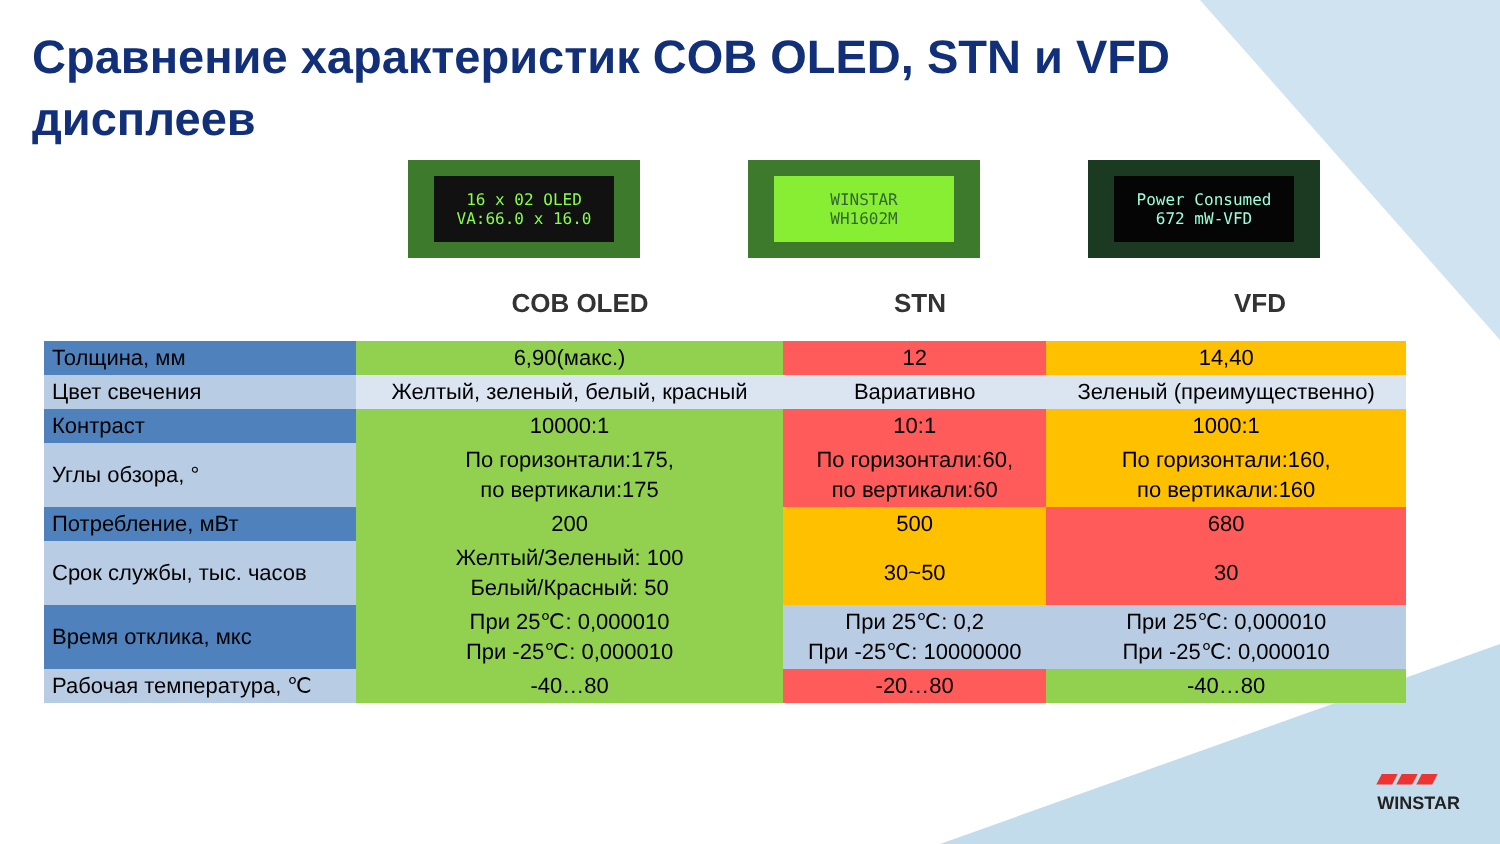Сравнение характеристик COB OLED, STN и VFD дисплеев
16 x 02 OLED
VA:66.0 x 16.0
WINSTAR
WH1602M
Power Consumed
672 mW-VFD
COB OLED STN VFD
| Толщина, мм | 6,90(макс.) | 12 | 14,40 |
| Цвет свечения | Желтый, зеленый, белый, красный | Вариативно | Зеленый (преимущественно) |
| Контраст | 10000:1 | 10:1 | 1000:1 |
| Углы обзора, ° | По горизонтали:175, по вертикали:175 | По горизонтали:60, по вертикали:60 | По горизонтали:160, по вертикали:160 |
| Потребление, мВт | 200 | 500 | 680 |
| Срок службы, тыс. часов | Желтый/Зеленый: 100 Белый/Красный: 50 | 30~50 | 30 |
| Время отклика, мкс | При 25℃: 0,000010 При -25℃: 0,000010 | При 25℃: 0,2 При -25℃: 10000000 | При 25℃: 0,000010 При -25℃: 0,000010 |
| Рабочая температура, ℃ | -40…80 | -20…80 | -40…80 |
▰▰▰
WINSTAR